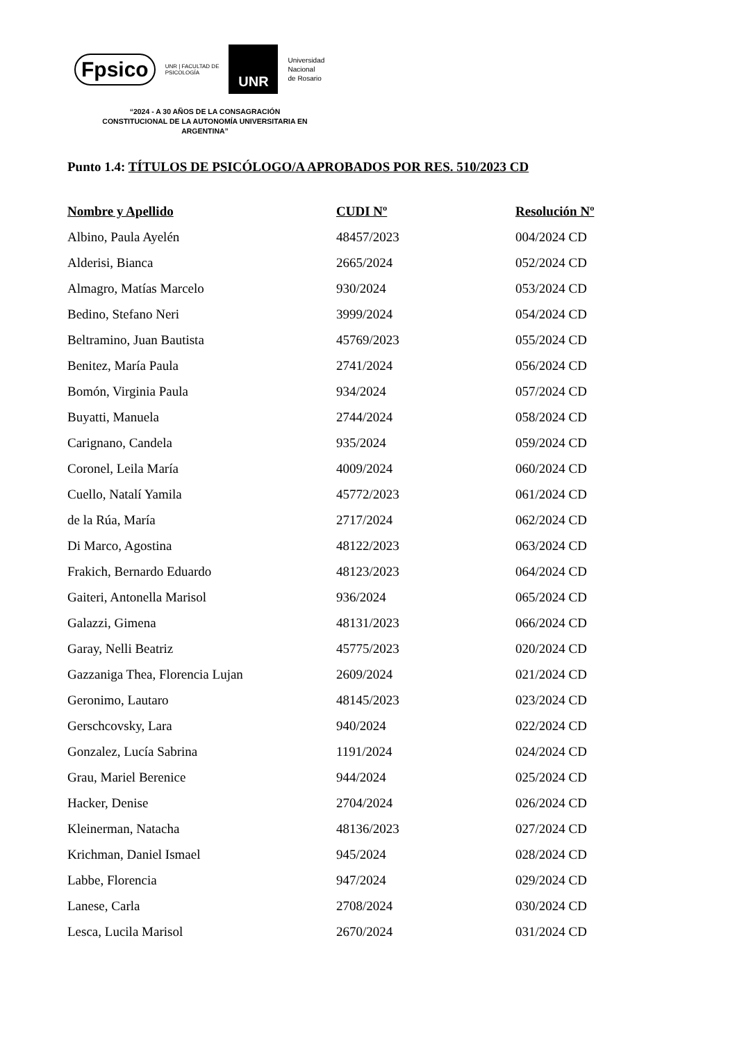Fpsico UNR | FACULTAD DE
PSICOLOGÍA
UNR
Universidad
Nacional
de Rosario
“2024 - A 30 AÑOS DE LA CONSAGRACIÓN CONSTITUCIONAL DE LA AUTONOMÍA UNIVERSITARIA EN ARGENTINA”
Punto 1.4: TÍTULOS DE PSICÓLOGO/A APROBADOS POR RES. 510/2023 CD
| Nombre y Apellido | CUDI Nº | Resolución Nº |
| --- | --- | --- |
| Albino, Paula Ayelén | 48457/2023 | 004/2024 CD |
| Alderisi, Bianca | 2665/2024 | 052/2024 CD |
| Almagro, Matías Marcelo | 930/2024 | 053/2024 CD |
| Bedino, Stefano Neri | 3999/2024 | 054/2024 CD |
| Beltramino, Juan Bautista | 45769/2023 | 055/2024 CD |
| Benitez, María Paula | 2741/2024 | 056/2024 CD |
| Bomón, Virginia Paula | 934/2024 | 057/2024 CD |
| Buyatti, Manuela | 2744/2024 | 058/2024 CD |
| Carignano, Candela | 935/2024 | 059/2024 CD |
| Coronel, Leila María | 4009/2024 | 060/2024 CD |
| Cuello, Natalí Yamila | 45772/2023 | 061/2024 CD |
| de la Rúa, María | 2717/2024 | 062/2024 CD |
| Di Marco, Agostina | 48122/2023 | 063/2024 CD |
| Frakich, Bernardo Eduardo | 48123/2023 | 064/2024 CD |
| Gaiteri, Antonella Marisol | 936/2024 | 065/2024 CD |
| Galazzi, Gimena | 48131/2023 | 066/2024 CD |
| Garay, Nelli Beatriz | 45775/2023 | 020/2024 CD |
| Gazzaniga Thea, Florencia Lujan | 2609/2024 | 021/2024 CD |
| Geronimo, Lautaro | 48145/2023 | 023/2024 CD |
| Gerschcovsky, Lara | 940/2024 | 022/2024 CD |
| Gonzalez, Lucía Sabrina | 1191/2024 | 024/2024 CD |
| Grau, Mariel Berenice | 944/2024 | 025/2024 CD |
| Hacker, Denise | 2704/2024 | 026/2024 CD |
| Kleinerman, Natacha | 48136/2023 | 027/2024 CD |
| Krichman, Daniel Ismael | 945/2024 | 028/2024 CD |
| Labbe, Florencia | 947/2024 | 029/2024 CD |
| Lanese, Carla | 2708/2024 | 030/2024 CD |
| Lesca, Lucila Marisol | 2670/2024 | 031/2024 CD |